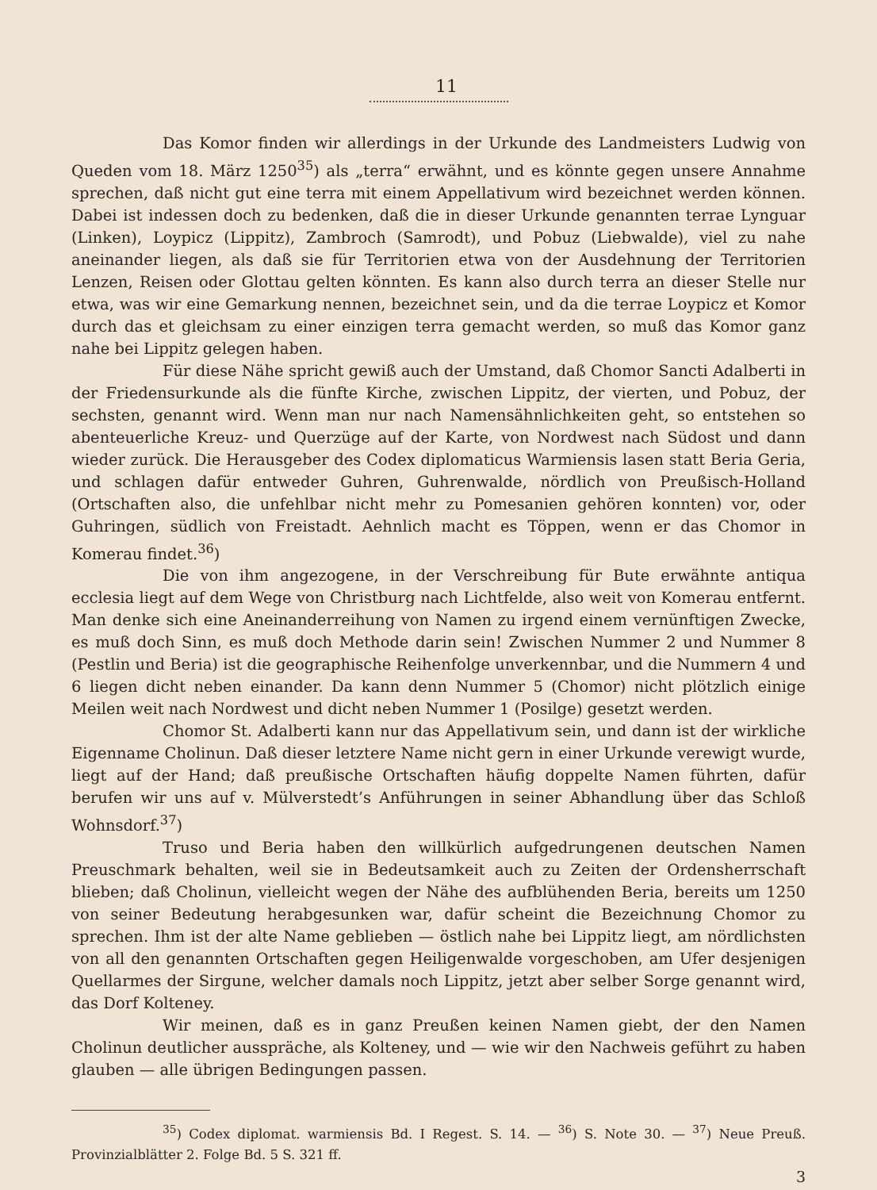11
Das Komor finden wir allerdings in der Urkunde des Landmeisters Ludwig von Queden vom 18. März 1250<sup>35</sup>) als „terra“ erwähnt, und es könnte gegen unsere Annahme sprechen, daß nicht gut eine terra mit einem Appellativum wird bezeichnet werden können. Dabei ist indessen doch zu bedenken, daß die in dieser Urkunde genannten terrae Lynguar (Linken), Loypicz (Lippitz), Zambroch (Samrodt), und Pobuz (Liebwalde), viel zu nahe aneinander liegen, als daß sie für Territorien etwa von der Ausdehnung der Territorien Lenzen, Reisen oder Glottau gelten könnten. Es kann also durch terra an dieser Stelle nur etwa, was wir eine Gemarkung nennen, bezeichnet sein, und da die terrae Loypicz et Komor durch das et gleichsam zu einer einzigen terra gemacht werden, so muß das Komor ganz nahe bei Lippitz gelegen haben.
Für diese Nähe spricht gewiß auch der Umstand, daß Chomor Sancti Adalberti in der Friedensurkunde als die fünfte Kirche, zwischen Lippitz, der vierten, und Pobuz, der sechsten, genannt wird. Wenn man nur nach Namensähnlichkeiten geht, so entstehen so abenteuerliche Kreuz- und Querzüge auf der Karte, von Nordwest nach Südost und dann wieder zurück. Die Herausgeber des Codex diplomaticus Warmiensis lasen statt Beria Geria, und schlagen dafür entweder Guhren, Guhrenwalde, nördlich von Preußisch-Holland (Ortschaften also, die unfehlbar nicht mehr zu Pomesanien gehören konnten) vor, oder Guhringen, südlich von Freistadt. Aehnlich macht es Töppen, wenn er das Chomor in Komerau findet.<sup>36</sup>)
Die von ihm angezogene, in der Verschreibung für Bute erwähnte antiqua ecclesia liegt auf dem Wege von Christburg nach Lichtfelde, also weit von Komerau entfernt. Man denke sich eine Aneinanderreihung von Namen zu irgend einem vernünftigen Zwecke, es muß doch Sinn, es muß doch Methode darin sein! Zwischen Nummer 2 und Nummer 8 (Pestlin und Beria) ist die geographische Reihenfolge unverkennbar, und die Nummern 4 und 6 liegen dicht neben einander. Da kann denn Nummer 5 (Chomor) nicht plötzlich einige Meilen weit nach Nordwest und dicht neben Nummer 1 (Posilge) gesetzt werden.
Chomor St. Adalberti kann nur das Appellativum sein, und dann ist der wirkliche Eigenname Cholinun. Daß dieser letztere Name nicht gern in einer Urkunde verewigt wurde, liegt auf der Hand; daß preußische Ortschaften häufig doppelte Namen führten, dafür berufen wir uns auf v. Mülverstedt’s Anführungen in seiner Abhandlung über das Schloß Wohnsdorf.<sup>37</sup>)
Truso und Beria haben den willkürlich aufgedrungenen deutschen Namen Preuschmark behalten, weil sie in Bedeutsamkeit auch zu Zeiten der Ordensherrschaft blieben; daß Cholinun, vielleicht wegen der Nähe des aufblühenden Beria, bereits um 1250 von seiner Bedeutung herabgesunken war, dafür scheint die Bezeichnung Chomor zu sprechen. Ihm ist der alte Name geblieben — östlich nahe bei Lippitz liegt, am nördlichsten von all den genannten Ortschaften gegen Heiligenwalde vorgeschoben, am Ufer desjenigen Quellarmes der Sirgune, welcher damals noch Lippitz, jetzt aber selber Sorge genannt wird, das Dorf Kolteney.
Wir meinen, daß es in ganz Preußen keinen Namen giebt, der den Namen Cholinun deutlicher ausspräche, als Kolteney, und — wie wir den Nachweis geführt zu haben glauben — alle übrigen Bedingungen passen.
<sup>35</sup>) Codex diplomat. warmiensis Bd. I Regest. S. 14. — <sup>36</sup>) S. Note 30. — <sup>37</sup>) Neue Preuß. Provinzialblätter 2. Folge Bd. 5 S. 321 ff.
3